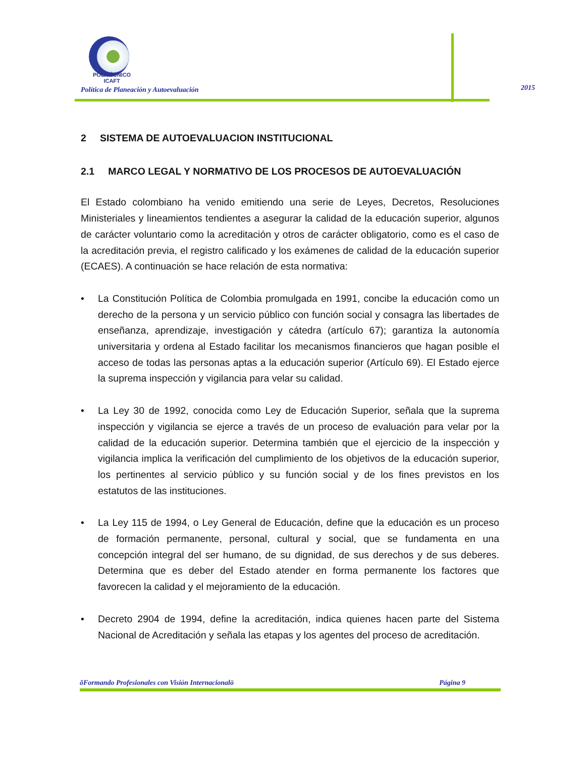POLITÉCNICO
ICAFT
Política de Planeación y Autoevaluación
2015
2 SISTEMA DE AUTOEVALUACION INSTITUCIONAL
2.1 MARCO LEGAL Y NORMATIVO DE LOS PROCESOS DE AUTOEVALUACIÓN
El Estado colombiano ha venido emitiendo una serie de Leyes, Decretos, Resoluciones Ministeriales y lineamientos tendientes a asegurar la calidad de la educación superior, algunos de carácter voluntario como la acreditación y otros de carácter obligatorio, como es el caso de la acreditación previa, el registro calificado y los exámenes de calidad de la educación superior (ECAES). A continuación se hace relación de esta normativa:
• La Constitución Política de Colombia promulgada en 1991, concibe la educación como un derecho de la persona y un servicio público con función social y consagra las libertades de enseñanza, aprendizaje, investigación y cátedra (artículo 67); garantiza la autonomía universitaria y ordena al Estado facilitar los mecanismos financieros que hagan posible el acceso de todas las personas aptas a la educación superior (Artículo 69). El Estado ejerce la suprema inspección y vigilancia para velar su calidad.
• La Ley 30 de 1992, conocida como Ley de Educación Superior, señala que la suprema inspección y vigilancia se ejerce a través de un proceso de evaluación para velar por la calidad de la educación superior. Determina también que el ejercicio de la inspección y vigilancia implica la verificación del cumplimiento de los objetivos de la educación superior, los pertinentes al servicio público y su función social y de los fines previstos en los estatutos de las instituciones.
• La Ley 115 de 1994, o Ley General de Educación, define que la educación es un proceso de formación permanente, personal, cultural y social, que se fundamenta en una concepción integral del ser humano, de su dignidad, de sus derechos y de sus deberes. Determina que es deber del Estado atender en forma permanente los factores que favorecen la calidad y el mejoramiento de la educación.
• Decreto 2904 de 1994, define la acreditación, indica quienes hacen parte del Sistema Nacional de Acreditación y señala las etapas y los agentes del proceso de acreditación.
õFormando Profesionales con Visión Internacionalö Página 9